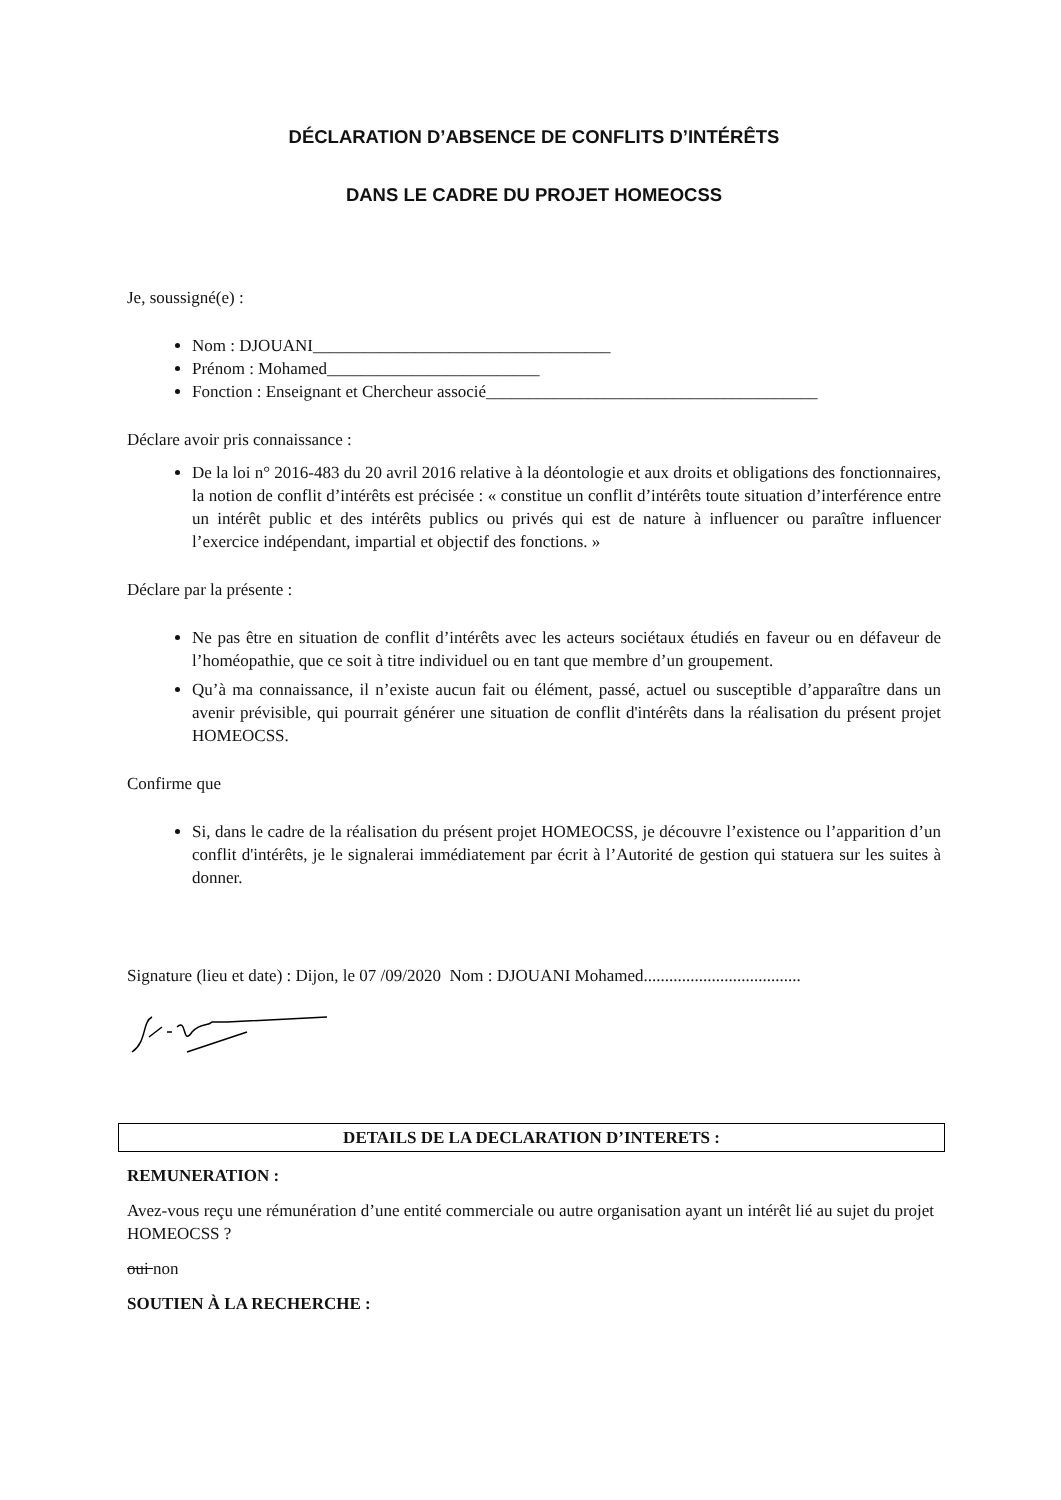DÉCLARATION D’ABSENCE DE CONFLITS D’INTÉRÊTS
DANS LE CADRE DU PROJET HOMEOCSS
Je, soussigné(e) :
Nom : DJOUANI___________________________________
Prénom : Mohamed_________________________
Fonction : Enseignant et Chercheur associé_______________________________________
Déclare avoir pris connaissance :
De la loi n° 2016-483 du 20 avril 2016 relative à la déontologie et aux droits et obligations des fonctionnaires, la notion de conflit d’intérêts est précisée : « constitue un conflit d’intérêts toute situation d’interférence entre un intérêt public et des intérêts publics ou privés qui est de nature à influencer ou paraître influencer l’exercice indépendant, impartial et objectif des fonctions. »
Déclare par la présente :
Ne pas être en situation de conflit d’intérêts avec les acteurs sociétaux étudiés en faveur ou en défaveur de l’homéopathie, que ce soit à titre individuel ou en tant que membre d’un groupement.
Qu’à ma connaissance, il n’existe aucun fait ou élément, passé, actuel ou susceptible d’apparaître dans un avenir prévisible, qui pourrait générer une situation de conflit d'intérêts dans la réalisation du présent projet HOMEOCSS.
Confirme que
Si, dans le cadre de la réalisation du présent projet HOMEOCSS, je découvre l’existence ou l’apparition d’un conflit d'intérêts, je le signalerai immédiatement par écrit à l’Autorité de gestion qui statuera sur les suites à donner.
Signature (lieu et date) : Dijon, le 07 /09/2020 Nom : DJOUANI Mohamed.....................................
DETAILS DE LA DECLARATION D’INTERETS :
REMUNERATION :
Avez-vous reçu une rémunération d’une entité commerciale ou autre organisation ayant un intérêt lié au sujet du projet HOMEOCSS ?
oui non
SOUTIEN À LA RECHERCHE :